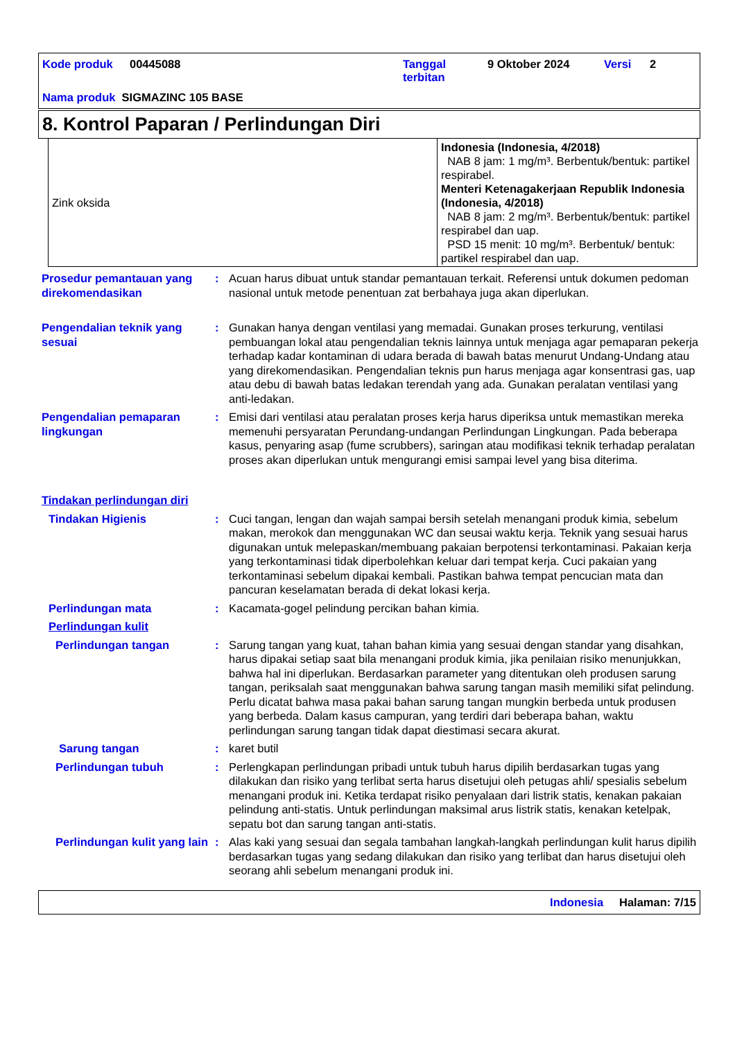Kode produk 00445088 Tanggal
terbitan 9 Oktober 2024 Versi 2
Nama produk SIGMAZINC 105 BASE
8. Kontrol Paparan / Perlindungan Diri
| Zink oksida | Indonesia (Indonesia, 4/2018) NAB 8 jam: 1 mg/m³. Berbentuk/bentuk: partikel respirabel. Menteri Ketenagakerjaan Republik Indonesia (Indonesia, 4/2018) NAB 8 jam: 2 mg/m³. Berbentuk/bentuk: partikel respirabel dan uap. PSD 15 menit: 10 mg/m³. Berbentuk/ bentuk: partikel respirabel dan uap. |
Prosedur pemantauan yang direkomendasikan
: Acuan harus dibuat untuk standar pemantauan terkait. Referensi untuk dokumen pedoman nasional untuk metode penentuan zat berbahaya juga akan diperlukan.
Pengendalian teknik yang sesuai
: Gunakan hanya dengan ventilasi yang memadai. Gunakan proses terkurung, ventilasi pembuangan lokal atau pengendalian teknis lainnya untuk menjaga agar pemaparan pekerja terhadap kadar kontaminan di udara berada di bawah batas menurut Undang-Undang atau yang direkomendasikan. Pengendalian teknis pun harus menjaga agar konsentrasi gas, uap atau debu di bawah batas ledakan terendah yang ada. Gunakan peralatan ventilasi yang anti-ledakan.
Pengendalian pemaparan lingkungan
: Emisi dari ventilasi atau peralatan proses kerja harus diperiksa untuk memastikan mereka memenuhi persyaratan Perundang-undangan Perlindungan Lingkungan. Pada beberapa kasus, penyaring asap (fume scrubbers), saringan atau modifikasi teknik terhadap peralatan proses akan diperlukan untuk mengurangi emisi sampai level yang bisa diterima.
Tindakan perlindungan diri
Tindakan Higienis : Cuci tangan, lengan dan wajah sampai bersih setelah menangani produk kimia, sebelum makan, merokok dan menggunakan WC dan seusai waktu kerja. Teknik yang sesuai harus digunakan untuk melepaskan/membuang pakaian berpotensi terkontaminasi. Pakaian kerja yang terkontaminasi tidak diperbolehkan keluar dari tempat kerja. Cuci pakaian yang terkontaminasi sebelum dipakai kembali. Pastikan bahwa tempat pencucian mata dan pancuran keselamatan berada di dekat lokasi kerja.
Perlindungan mata : Kacamata-gogel pelindung percikan bahan kimia.
Perlindungan kulit
Perlindungan tangan : Sarung tangan yang kuat, tahan bahan kimia yang sesuai dengan standar yang disahkan, harus dipakai setiap saat bila menangani produk kimia, jika penilaian risiko menunjukkan, bahwa hal ini diperlukan. Berdasarkan parameter yang ditentukan oleh produsen sarung tangan, periksalah saat menggunakan bahwa sarung tangan masih memiliki sifat pelindung. Perlu dicatat bahwa masa pakai bahan sarung tangan mungkin berbeda untuk produsen yang berbeda. Dalam kasus campuran, yang terdiri dari beberapa bahan, waktu perlindungan sarung tangan tidak dapat diestimasi secara akurat.
Sarung tangan : karet butil
Perlindungan tubuh : Perlengkapan perlindungan pribadi untuk tubuh harus dipilih berdasarkan tugas yang dilakukan dan risiko yang terlibat serta harus disetujui oleh petugas ahli/ spesialis sebelum menangani produk ini. Ketika terdapat risiko penyalaan dari listrik statis, kenakan pakaian pelindung anti-statis. Untuk perlindungan maksimal arus listrik statis, kenakan ketelpak, sepatu bot dan sarung tangan anti-statis.
Perlindungan kulit yang lain
: Alas kaki yang sesuai dan segala tambahan langkah-langkah perlindungan kulit harus dipilih berdasarkan tugas yang sedang dilakukan dan risiko yang terlibat dan harus disetujui oleh seorang ahli sebelum menangani produk ini.
Indonesia Halaman: 7/15